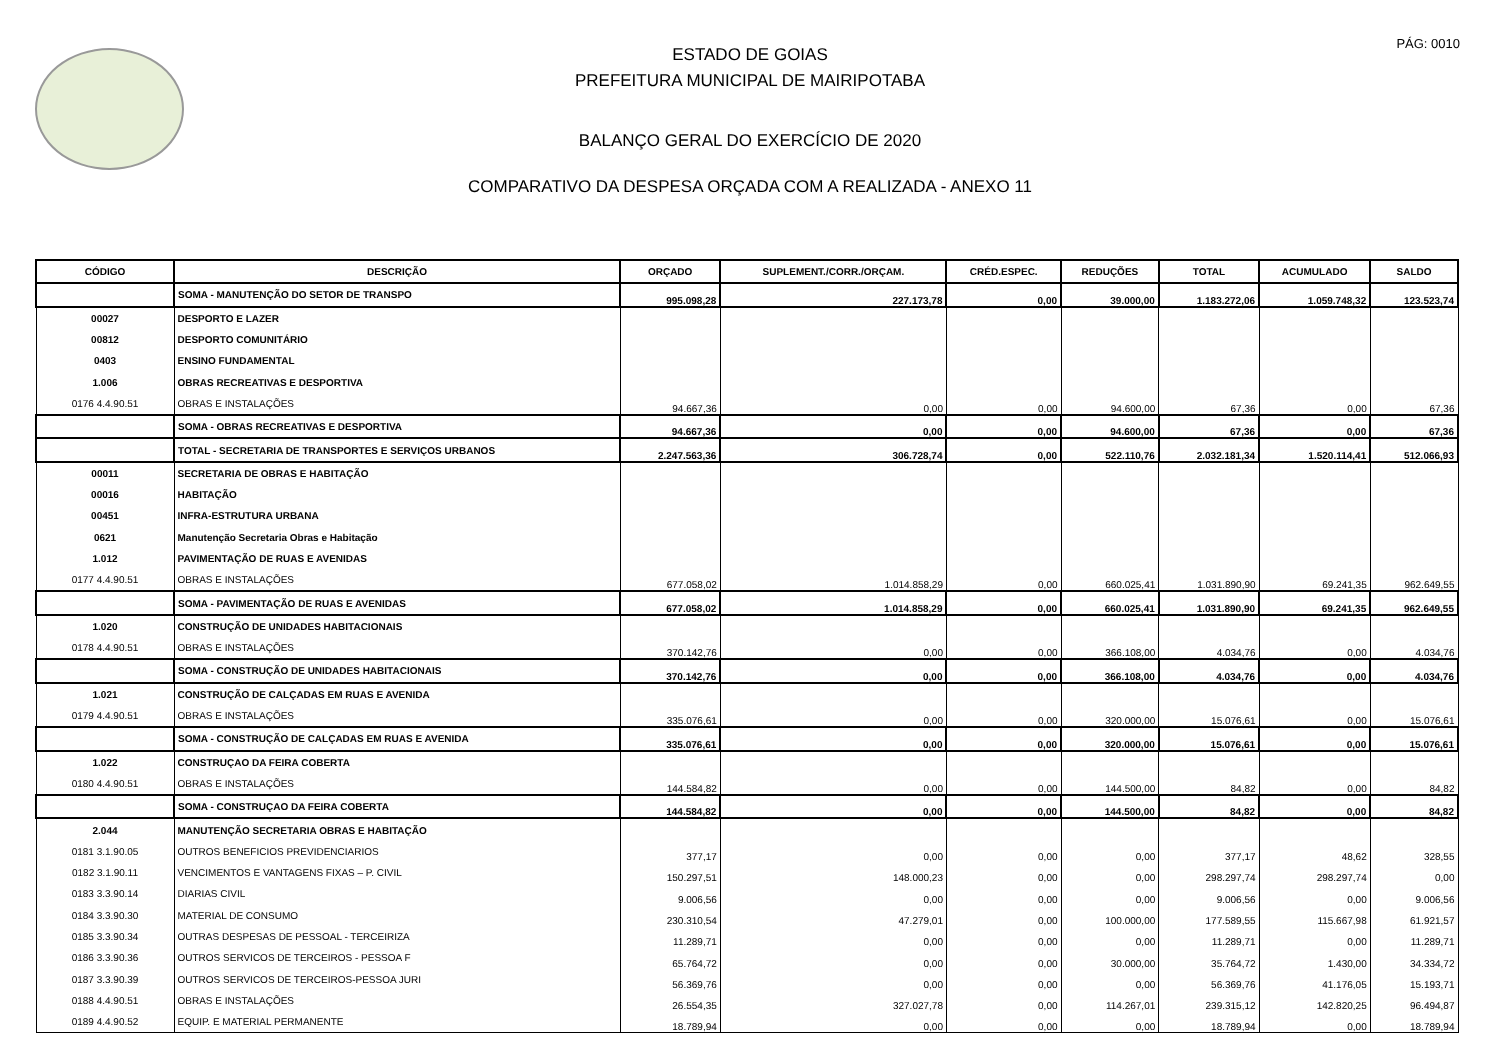PÁG: 0010
ESTADO DE GOIAS
PREFEITURA MUNICIPAL DE MAIRIPOTABA
BALANÇO GERAL DO EXERCÍCIO DE 2020
COMPARATIVO DA DESPESA ORÇADA COM A REALIZADA - ANEXO 11
| CÓDIGO | DESCRIÇÃO | ORÇADO | SUPLEMENT./CORR./ORÇAM. | CRÉD.ESPEC. | REDUÇÕES | TOTAL | ACUMULADO | SALDO |
| --- | --- | --- | --- | --- | --- | --- | --- | --- |
| | SOMA - MANUTENÇÃO DO SETOR DE TRANSPO | 995.098,28 | 227.173,78 | 0,00 | 39.000,00 | 1.183.272,06 | 1.059.748,32 | 123.523,74 |
| 00027 | DESPORTO E LAZER | | | | | | | |
| 00812 | DESPORTO COMUNITÁRIO | | | | | | | |
| 0403 | ENSINO FUNDAMENTAL | | | | | | | |
| 1.006 | OBRAS RECREATIVAS E DESPORTIVA | | | | | | | |
| 0176 4.4.90.51 | OBRAS E INSTALAÇÕES | 94.667,36 | 0,00 | 0,00 | 94.600,00 | 67,36 | 0,00 | 67,36 |
| | SOMA - OBRAS RECREATIVAS E DESPORTIVA | 94.667,36 | 0,00 | 0,00 | 94.600,00 | 67,36 | 0,00 | 67,36 |
| | TOTAL - SECRETARIA DE TRANSPORTES E SERVIÇOS URBANOS | 2.247.563,36 | 306.728,74 | 0,00 | 522.110,76 | 2.032.181,34 | 1.520.114,41 | 512.066,93 |
| 00011 | SECRETARIA DE OBRAS E HABITAÇÃO | | | | | | | |
| 00016 | HABITAÇÃO | | | | | | | |
| 00451 | INFRA-ESTRUTURA URBANA | | | | | | | |
| 0621 | Manutenção Secretaria Obras e Habitação | | | | | | | |
| 1.012 | PAVIMENTAÇÃO DE RUAS E AVENIDAS | | | | | | | |
| 0177 4.4.90.51 | OBRAS E INSTALAÇÕES | 677.058,02 | 1.014.858,29 | 0,00 | 660.025,41 | 1.031.890,90 | 69.241,35 | 962.649,55 |
| | SOMA - PAVIMENTAÇÃO DE RUAS E AVENIDAS | 677.058,02 | 1.014.858,29 | 0,00 | 660.025,41 | 1.031.890,90 | 69.241,35 | 962.649,55 |
| 1.020 | CONSTRUÇÃO DE UNIDADES HABITACIONAIS | | | | | | | |
| 0178 4.4.90.51 | OBRAS E INSTALAÇÕES | 370.142,76 | 0,00 | 0,00 | 366.108,00 | 4.034,76 | 0,00 | 4.034,76 |
| | SOMA - CONSTRUÇÃO DE UNIDADES HABITACIONAIS | 370.142,76 | 0,00 | 0,00 | 366.108,00 | 4.034,76 | 0,00 | 4.034,76 |
| 1.021 | CONSTRUÇÃO DE CALÇADAS EM RUAS E AVENIDA | | | | | | | |
| 0179 4.4.90.51 | OBRAS E INSTALAÇÕES | 335.076,61 | 0,00 | 0,00 | 320.000,00 | 15.076,61 | 0,00 | 15.076,61 |
| | SOMA - CONSTRUÇÃO DE CALÇADAS EM RUAS E AVENIDA | 335.076,61 | 0,00 | 0,00 | 320.000,00 | 15.076,61 | 0,00 | 15.076,61 |
| 1.022 | CONSTRUÇAO DA FEIRA COBERTA | | | | | | | |
| 0180 4.4.90.51 | OBRAS E INSTALAÇÕES | 144.584,82 | 0,00 | 0,00 | 144.500,00 | 84,82 | 0,00 | 84,82 |
| | SOMA - CONSTRUÇAO DA FEIRA COBERTA | 144.584,82 | 0,00 | 0,00 | 144.500,00 | 84,82 | 0,00 | 84,82 |
| 2.044 | MANUTENÇÃO SECRETARIA OBRAS E HABITAÇÃO | | | | | | | |
| 0181 3.1.90.05 | OUTROS BENEFICIOS PREVIDENCIARIOS | 377,17 | 0,00 | 0,00 | 0,00 | 377,17 | 48,62 | 328,55 |
| 0182 3.1.90.11 | VENCIMENTOS E VANTAGENS FIXAS – P. CIVIL | 150.297,51 | 148.000,23 | 0,00 | 0,00 | 298.297,74 | 298.297,74 | 0,00 |
| 0183 3.3.90.14 | DIARIAS CIVIL | 9.006,56 | 0,00 | 0,00 | 0,00 | 9.006,56 | 0,00 | 9.006,56 |
| 0184 3.3.90.30 | MATERIAL DE CONSUMO | 230.310,54 | 47.279,01 | 0,00 | 100.000,00 | 177.589,55 | 115.667,98 | 61.921,57 |
| 0185 3.3.90.34 | OUTRAS DESPESAS DE PESSOAL - TERCEIRIZA | 11.289,71 | 0,00 | 0,00 | 0,00 | 11.289,71 | 0,00 | 11.289,71 |
| 0186 3.3.90.36 | OUTROS SERVICOS DE TERCEIROS - PESSOA F | 65.764,72 | 0,00 | 0,00 | 30.000,00 | 35.764,72 | 1.430,00 | 34.334,72 |
| 0187 3.3.90.39 | OUTROS SERVICOS DE TERCEIROS-PESSOA JURI | 56.369,76 | 0,00 | 0,00 | 0,00 | 56.369,76 | 41.176,05 | 15.193,71 |
| 0188 4.4.90.51 | OBRAS E INSTALAÇÕES | 26.554,35 | 327.027,78 | 0,00 | 114.267,01 | 239.315,12 | 142.820,25 | 96.494,87 |
| 0189 4.4.90.52 | EQUIP. E MATERIAL PERMANENTE | 18.789,94 | 0,00 | 0,00 | 0,00 | 18.789,94 | 0,00 | 18.789,94 |